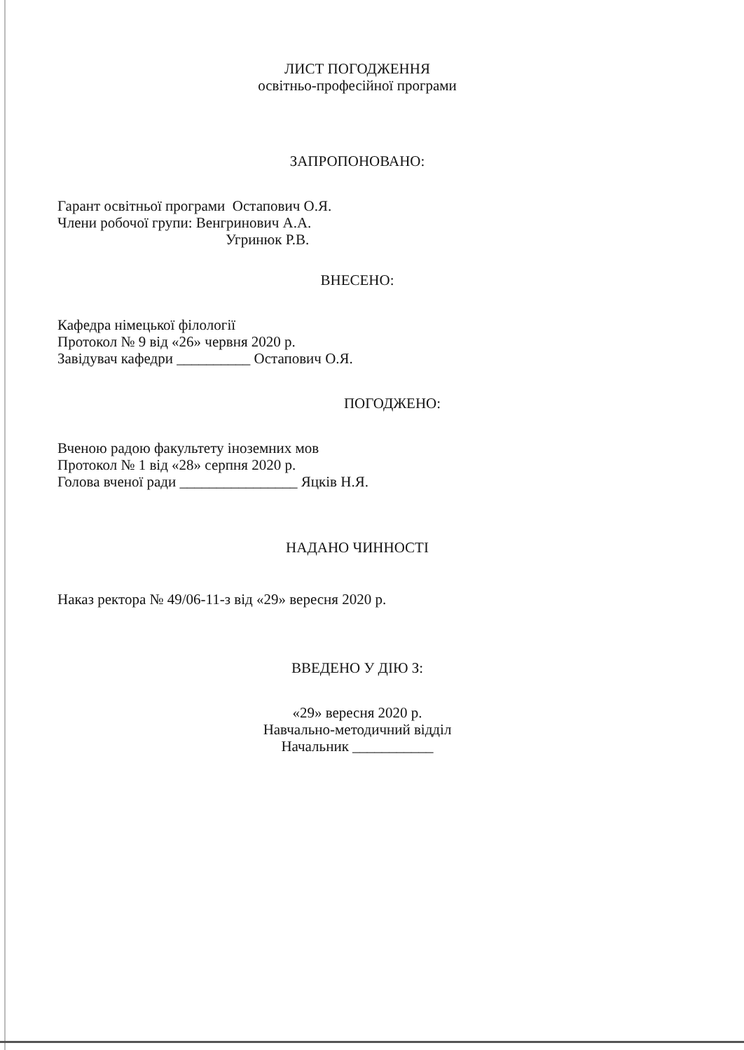ЛИСТ ПОГОДЖЕННЯ
освітньо-професійної програми
ЗАПРОПОНОВАНО:
Гарант освітньої програми Остапович О.Я.
Члени робочої групи: Венгринович А.А.
Угринюк Р.В.
ВНЕСЕНО:
Кафедра німецької філології
Протокол № 9 від «26» червня 2020 р.
Завідувач кафедри __________ Остапович О.Я.
ПОГОДЖЕНО:
Вченою радою факультету іноземних мов
Протокол № 1 від «28» серпня 2020 р.
Голова вченої ради ________________ Яцків Н.Я.
НАДАНО ЧИННОСТІ
Наказ ректора № 49/06-11-з від «29» вересня 2020 р.
ВВЕДЕНО У ДІЮ З:
«29» вересня 2020 р.
Навчально-методичний відділ
Начальник ___________